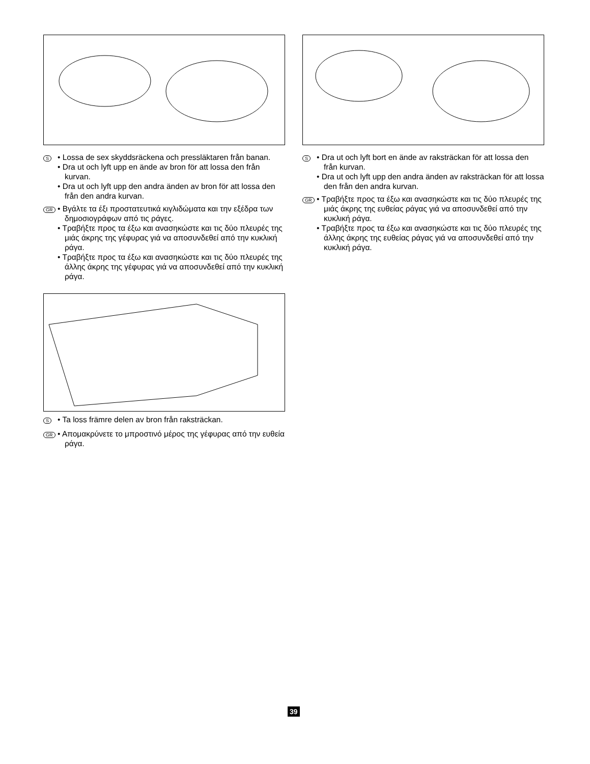S
• Lossa de sex skyddsräckena och pressläktaren från banan.
• Dra ut och lyft upp en ände av bron för att lossa den från kurvan.
• Dra ut och lyft upp den andra änden av bron för att lossa den från den andra kurvan.
GR
• Βγάλτε τα έξι προστατευτικά κιγλιδώματα και την εξέδρα των δημοσιογράφων από τις ράγες.
• Τραβήξτε προς τα έξω και ανασηκώστε και τις δύο πλευρές της μιάς άκρης της γέφυρας γιά να αποσυνδεθεί από την κυκλική ράγα.
• Τραβήξτε προς τα έξω και ανασηκώστε και τις δύο πλευρές της άλλης άκρης της γέφυρας γιά να αποσυνδεθεί από την κυκλική ράγα.
S
• Ta loss främre delen av bron från raksträckan.
GR
• Απομακρύνετε το μπροστινό μέρος της γέφυρας από την ευθεία ράγα.
S
• Dra ut och lyft bort en ände av raksträckan för att lossa den från kurvan.
• Dra ut och lyft upp den andra änden av raksträckan för att lossa den från den andra kurvan.
GR
• Τραβήξτε προς τα έξω και ανασηκώστε και τις δύο πλευρές της μιάς άκρης της ευθείας ράγας γιά να αποσυνδεθεί από την κυκλική ράγα.
• Τραβήξτε προς τα έξω και ανασηκώστε και τις δύο πλευρές της άλλης άκρης της ευθείας ράγας γιά να αποσυνδεθεί από την κυκλική ράγα.
39